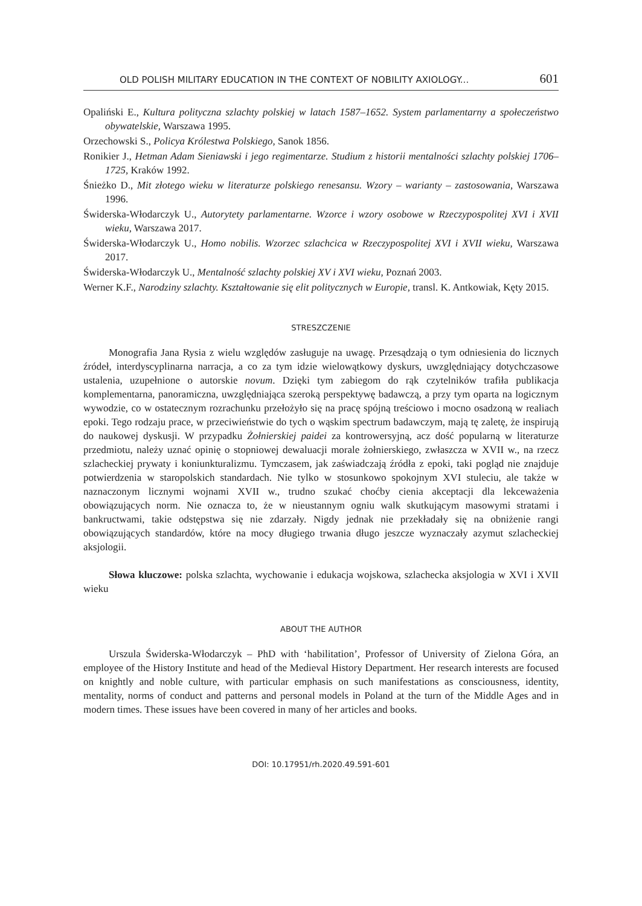OLD POLISH MILITARY EDUCATION IN THE CONTEXT OF NOBILITY AXIOLOGY... 601
Opaliński E., Kultura polityczna szlachty polskiej w latach 1587–1652. System parlamentarny a społeczeństwo obywatelskie, Warszawa 1995.
Orzechowski S., Policya Królestwa Polskiego, Sanok 1856.
Ronikier J., Hetman Adam Sieniawski i jego regimentarze. Studium z historii mentalności szlachty polskiej 1706–1725, Kraków 1992.
Śnieżko D., Mit złotego wieku w literaturze polskiego renesansu. Wzory – warianty – zastosowania, Warszawa 1996.
Świderska-Włodarczyk U., Autorytety parlamentarne. Wzorce i wzory osobowe w Rzeczypospolitej XVI i XVII wieku, Warszawa 2017.
Świderska-Włodarczyk U., Homo nobilis. Wzorzec szlachcica w Rzeczypospolitej XVI i XVII wieku, Warszawa 2017.
Świderska-Włodarczyk U., Mentalność szlachty polskiej XV i XVI wieku, Poznań 2003.
Werner K.F., Narodziny szlachty. Kształtowanie się elit politycznych w Europie, transl. K. Antkowiak, Kęty 2015.
STRESZCZENIE
Monografia Jana Rysia z wielu względów zasługuje na uwagę. Przesądzają o tym odniesienia do licznych źródeł, interdyscyplinarna narracja, a co za tym idzie wielowątkowy dyskurs, uwzględniający dotychczasowe ustalenia, uzupełnione o autorskie novum. Dzięki tym zabiegom do rąk czytelników trafiła publikacja komplementarna, panoramiczna, uwzględniająca szeroką perspektywę badawczą, a przy tym oparta na logicznym wywodzie, co w ostatecznym rozrachunku przełożyło się na pracę spójną treściowo i mocno osadzoną w realiach epoki. Tego rodzaju prace, w przeciwieństwie do tych o wąskim spectrum badawczym, mają tę zaletę, że inspirują do naukowej dyskusji. W przypadku Żołnierskiej paidei za kontrowersyjną, acz dość popularną w literaturze przedmiotu, należy uznać opinię o stopniowej dewaluacji morale żołnierskiego, zwłaszcza w XVII w., na rzecz szlacheckiej prywaty i koniunkturalizmu. Tymczasem, jak zaświadczają źródła z epoki, taki pogląd nie znajduje potwierdzenia w staropolskich standardach. Nie tylko w stosunkowo spokojnym XVI stuleciu, ale także w naznaczonym licznymi wojnami XVII w., trudno szukać choćby cienia akceptacji dla lekceważenia obowiązujących norm. Nie oznacza to, że w nieustannym ogniu walk skutkującym masowymi stratami i bankructwami, takie odstępstwa się nie zdarzały. Nigdy jednak nie przekładały się na obniżenie rangi obowiązujących standardów, które na mocy długiego trwania długo jeszcze wyznaczały azymut szlacheckiej aksjologii.
Słowa kluczowe: polska szlachta, wychowanie i edukacja wojskowa, szlachecka aksjologia w XVI i XVII wieku
ABOUT THE AUTHOR
Urszula Świderska-Włodarczyk – PhD with ‘habilitation’, Professor of University of Zielona Góra, an employee of the History Institute and head of the Medieval History Department. Her research interests are focused on knightly and noble culture, with particular emphasis on such manifestations as consciousness, identity, mentality, norms of conduct and patterns and personal models in Poland at the turn of the Middle Ages and in modern times. These issues have been covered in many of her articles and books.
DOI: 10.17951/rh.2020.49.591-601